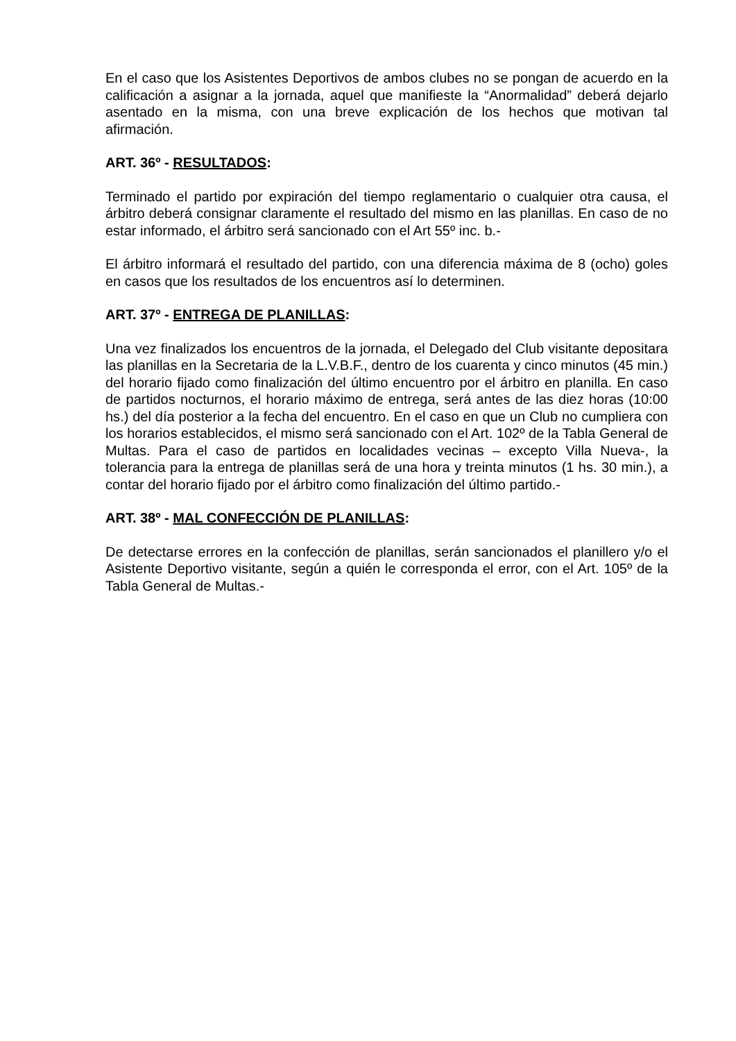En el caso que los Asistentes Deportivos de ambos clubes no se pongan de acuerdo en la calificación a asignar a la jornada, aquel que manifieste la “Anormalidad” deberá dejarlo asentado en la misma, con una breve explicación de los hechos que motivan tal afirmación.
ART. 36º - RESULTADOS:
Terminado el partido por expiración del tiempo reglamentario o cualquier otra causa, el árbitro deberá consignar claramente el resultado del mismo en las planillas. En caso de no estar informado, el árbitro será sancionado con el Art 55º inc. b.-
El árbitro informará el resultado del partido, con una diferencia máxima de 8 (ocho) goles en casos que los resultados de los encuentros así lo determinen.
ART. 37º - ENTREGA DE PLANILLAS:
Una vez finalizados los encuentros de la jornada, el Delegado del Club visitante depositara las planillas en la Secretaria de la L.V.B.F., dentro de los cuarenta y cinco minutos (45 min.) del horario fijado como finalización del último encuentro por el árbitro en planilla. En caso de partidos nocturnos, el horario máximo de entrega, será antes de las diez horas (10:00 hs.) del día posterior a la fecha del encuentro. En el caso en que un Club no cumpliera con los horarios establecidos, el mismo será sancionado con el Art. 102º de la Tabla General de Multas. Para el caso de partidos en localidades vecinas – excepto Villa Nueva-, la tolerancia para la entrega de planillas será de una hora y treinta minutos (1 hs. 30 min.), a contar del horario fijado por el árbitro como finalización del último partido.-
ART. 38º - MAL CONFECCIÓN DE PLANILLAS:
De detectarse errores en la confección de planillas, serán sancionados el planillero y/o el Asistente Deportivo visitante, según a quién le corresponda el error, con el Art. 105º de la Tabla General de Multas.-